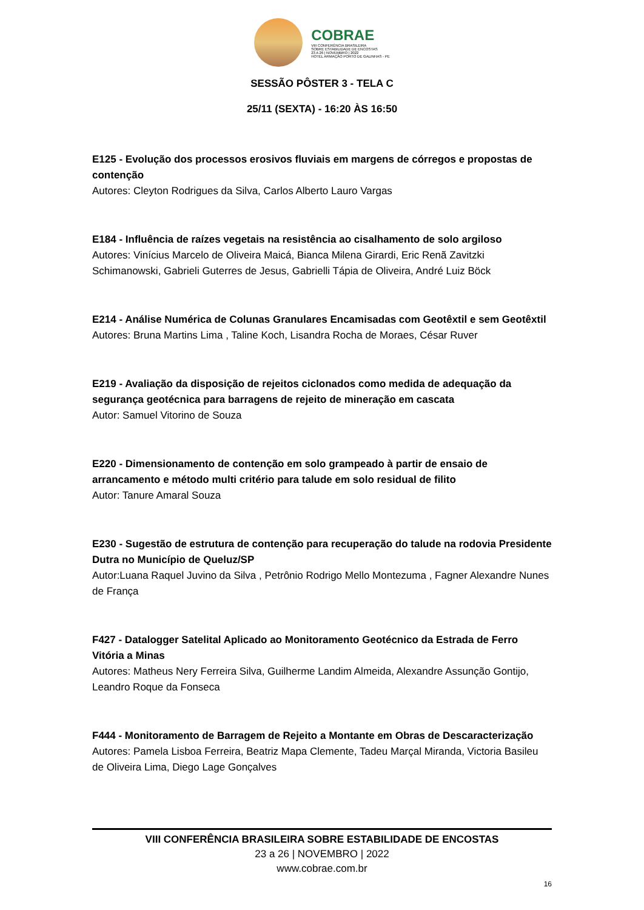COBRAE
VIII CONFERÊNCIA BRASILEIRA
SOBRE ESTABILIDADE DE ENCOSTAS
23 A 26 | NOVEMBRO | 2022
HOTEL ARMAÇÃO PORTO DE GALINHAS - PE
SESSÃO PÔSTER 3 - TELA C
25/11 (SEXTA) - 16:20 ÀS 16:50
E125 - Evolução dos processos erosivos fluviais em margens de córregos e propostas de contenção
Autores: Cleyton Rodrigues da Silva, Carlos Alberto Lauro Vargas
E184 - Influência de raízes vegetais na resistência ao cisalhamento de solo argiloso
Autores: Vinícius Marcelo de Oliveira Maicá, Bianca Milena Girardi, Eric Renã Zavitzki Schimanowski, Gabrieli Guterres de Jesus, Gabrielli Tápia de Oliveira, André Luiz Böck
E214 - Análise Numérica de Colunas Granulares Encamisadas com Geotêxtil e sem Geotêxtil
Autores: Bruna Martins Lima , Taline Koch, Lisandra Rocha de Moraes, César Ruver
E219 - Avaliação da disposição de rejeitos ciclonados como medida de adequação da segurança geotécnica para barragens de rejeito de mineração em cascata
Autor: Samuel Vitorino de Souza
E220 - Dimensionamento de contenção em solo grampeado à partir de ensaio de arrancamento e método multi critério para talude em solo residual de filito
Autor: Tanure Amaral Souza
E230 - Sugestão de estrutura de contenção para recuperação do talude na rodovia Presidente Dutra no Município de Queluz/SP
Autor:Luana Raquel Juvino da Silva , Petrônio Rodrigo Mello Montezuma , Fagner Alexandre Nunes de França
F427 - Datalogger Satelital Aplicado ao Monitoramento Geotécnico da Estrada de Ferro Vitória a Minas
Autores: Matheus Nery Ferreira Silva, Guilherme Landim Almeida, Alexandre Assunção Gontijo, Leandro Roque da Fonseca
F444 - Monitoramento de Barragem de Rejeito a Montante em Obras de Descaracterização
Autores: Pamela Lisboa Ferreira, Beatriz Mapa Clemente, Tadeu Marçal Miranda, Victoria Basileu de Oliveira Lima, Diego Lage Gonçalves
VIII CONFERÊNCIA BRASILEIRA SOBRE ESTABILIDADE DE ENCOSTAS
23 a 26 | NOVEMBRO | 2022
www.cobrae.com.br
16